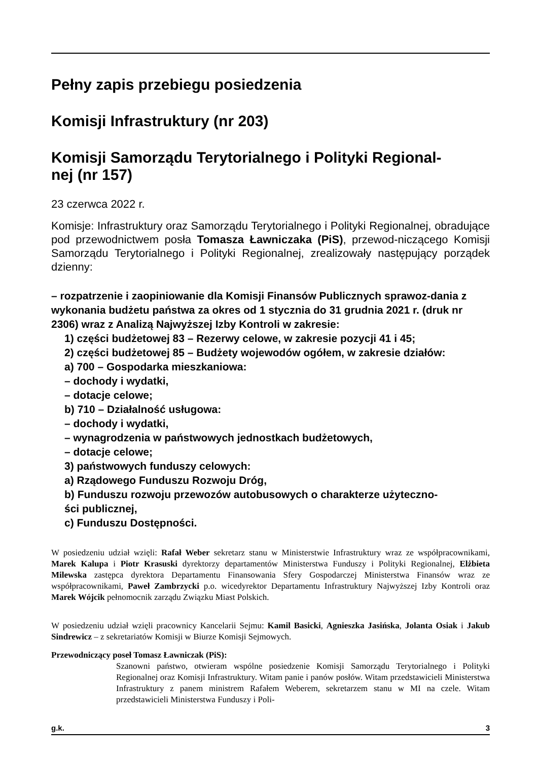Pełny zapis przebiegu posiedzenia
Komisji Infrastruktury (nr 203)
Komisji Samorządu Terytorialnego i Polityki Regional-
nej (nr 157)
23 czerwca 2022 r.
Komisje: Infrastruktury oraz Samorządu Terytorialnego i Polityki Regionalnej, obradujące pod przewodnictwem posła Tomasza Ławniczaka (PiS), przewod-niczącego Komisji Samorządu Terytorialnego i Polityki Regionalnej, zrealizowały następujący porządek dzienny:
– rozpatrzenie i zaopiniowanie dla Komisji Finansów Publicznych sprawoz-dania z wykonania budżetu państwa za okres od 1 stycznia do 31 grudnia 2021 r. (druk nr 2306) wraz z Analizą Najwyższej Izby Kontroli w zakresie:
1) części budżetowej 83 – Rezerwy celowe, w zakresie pozycji 41 i 45;
2) części budżetowej 85 – Budżety wojewodów ogółem, w zakresie działów:
a) 700 – Gospodarka mieszkaniowa:
– dochody i wydatki,
– dotacje celowe;
b) 710 – Działalność usługowa:
– dochody i wydatki,
– wynagrodzenia w państwowych jednostkach budżetowych,
– dotacje celowe;
3) państwowych funduszy celowych:
a) Rządowego Funduszu Rozwoju Dróg,
b) Funduszu rozwoju przewozów autobusowych o charakterze użyteczno-
ści publicznej,
c) Funduszu Dostępności.
W posiedzeniu udział wzięli: Rafał Weber sekretarz stanu w Ministerstwie Infrastruktury wraz ze współpracownikami, Marek Kalupa i Piotr Krasuski dyrektorzy departamentów Ministerstwa Funduszy i Polityki Regionalnej, Elżbieta Milewska zastępca dyrektora Departamentu Finansowania Sfery Gospodarczej Ministerstwa Finansów wraz ze współpracownikami, Paweł Zambrzycki p.o. wicedyrektor Departamentu Infrastruktury Najwyższej Izby Kontroli oraz Marek Wójcik pełnomocnik zarządu Związku Miast Polskich.
W posiedzeniu udział wzięli pracownicy Kancelarii Sejmu: Kamil Basicki, Agnieszka Jasińska, Jolanta Osiak i Jakub Sindrewicz – z sekretariatów Komisji w Biurze Komisji Sejmowych.
Przewodniczący poseł Tomasz Ławniczak (PiS):
Szanowni państwo, otwieram wspólne posiedzenie Komisji Samorządu Terytorialnego i Polityki Regionalnej oraz Komisji Infrastruktury. Witam panie i panów posłów. Witam przedstawicieli Ministerstwa Infrastruktury z panem ministrem Rafałem Weberem, sekretarzem stanu w MI na czele. Witam przedstawicieli Ministerstwa Funduszy i Poli-
g.k. 3